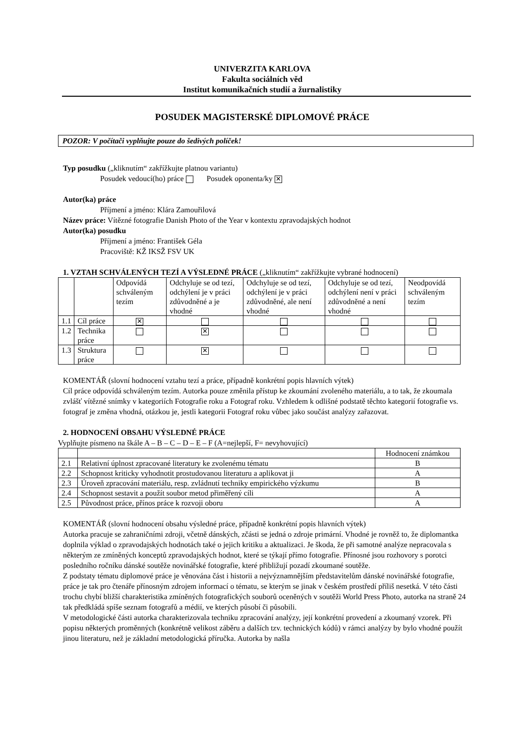UNIVERZITA KARLOVA
Fakulta sociálních věd
Institut komunikačních studií a žurnalistiky
POSUDEK MAGISTERSKÉ DIPLOMOVÉ PRÁCE
POZOR: V počítači vyplňujte pouze do šedivých políček!
Typ posudku („kliknutím“ zakřížkujte platnou variantu)
Posudek vedoucí(ho) práce Posudek oponenta/ky ✕
Autor(ka) práce
Příjmení a jméno: Klára Zamouřilová
Název práce: Vítězné fotografie Danish Photo of the Year v kontextu zpravodajských hodnot
Autor(ka) posudku
Příjmení a jméno: František Géla
Pracoviště: KŽ IKSŽ FSV UK
1. VZTAH SCHVÁLENÝCH TEZÍ A VÝSLEDNÉ PRÁCE („kliknutím“ zakřížkujte vybrané hodnocení)
| | | Odpovídá schváleným tezím | Odchyluje se od tezí, odchýlení je v práci zdůvodněné a je vhodné | Odchyluje se od tezí, odchýlení je v práci zdůvodněné, ale není vhodné | Odchyluje se od tezí, odchýlení není v práci zdůvodněné a není vhodné | Neodpovídá schváleným tezím |
| --- | --- | --- | --- | --- | --- | --- |
| 1.1 | Cíl práce | ✕ | | | | |
| 1.2 | Technika práce | | ✕ | | | |
| 1.3 | Struktura práce | | ✕ | | | |
KOMENTÁŘ (slovní hodnocení vztahu tezí a práce, případně konkrétní popis hlavních výtek)
Cíl práce odpovídá schváleným tezím. Autorka pouze změnila přístup ke zkoumání zvoleného materiálu, a to tak, že zkoumala zvlášť vítězné snímky v kategoriích Fotografie roku a Fotograf roku. Vzhledem k odlišné podstatě těchto kategorií fotografie vs. fotograf je změna vhodná, otázkou je, jestli kategorii Fotograf roku vůbec jako součást analýzy zařazovat.
2. HODNOCENÍ OBSAHU VÝSLEDNÉ PRÁCE
Vyplňujte písmeno na škále A – B – C – D – E – F (A=nejlepší, F= nevyhovující)
| | | Hodnocení známkou |
| --- | --- | --- |
| 2.1 | Relativní úplnost zpracované literatury ke zvolenému tématu | B |
| 2.2 | Schopnost kriticky vyhodnotit prostudovanou literaturu a aplikovat ji | A |
| 2.3 | Úroveň zpracování materiálu, resp. zvládnutí techniky empirického výzkumu | B |
| 2.4 | Schopnost sestavit a použít soubor metod přiměřený cíli | A |
| 2.5 | Původnost práce, přínos práce k rozvoji oboru | A |
KOMENTÁŘ (slovní hodnocení obsahu výsledné práce, případně konkrétní popis hlavních výtek)
Autorka pracuje se zahraničními zdroji, včetně dánských, zčásti se jedná o zdroje primární. Vhodné je rovněž to, že diplomantka doplnila výklad o zpravodajských hodnotách také o jejich kritiku a aktualizaci. Je škoda, že při samotné analýze nepracovala s některým ze zmíněných konceptů zpravodajských hodnot, které se týkají přímo fotografie. Přínosné jsou rozhovory s porotci posledního ročníku dánské soutěže novinářské fotografie, které přibližují pozadí zkoumané soutěže.
Z podstaty tématu diplomové práce je věnována část i historii a nejvýznamnějším představitelům dánské novinářské fotografie, práce je tak pro čtenáře přínosným zdrojem informací o tématu, se kterým se jinak v českém prostředí příliš nesetká. V této části trochu chybí bližší charakteristika zmíněných fotografických souborů oceněných v soutěži World Press Photo, autorka na straně 24 tak předkládá spíše seznam fotografů a médií, ve kterých působí či působili.
V metodologické části autorka charakterizovala techniku zpracování analýzy, její konkrétní provedení a zkoumaný vzorek. Při popisu některých proměnných (konkrétně velikost záběru a dalších tzv. technických kódů) v rámci analýzy by bylo vhodné použít jinou literaturu, než je základní metodologická příručka. Autorka by našla